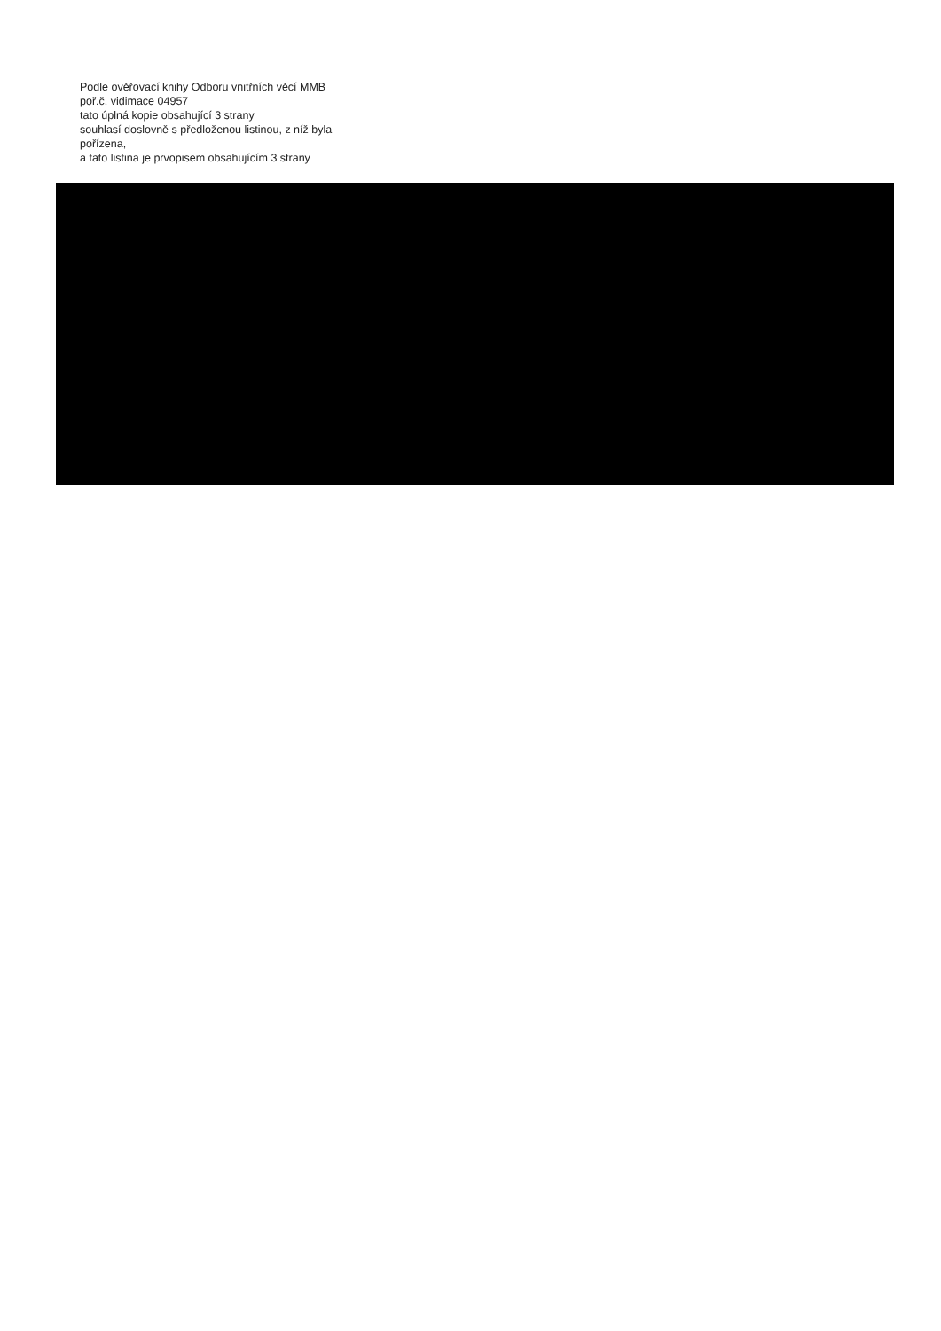Podle ověřovací knihy Odboru vnitřních věcí MMB
poř.č. vidimace 04957
tato úplná kopie obsahující 3 strany
souhlasí doslovně s předloženou listinou, z níž byla
pořízena,
a tato listina je prvopisem obsahujícím 3 strany